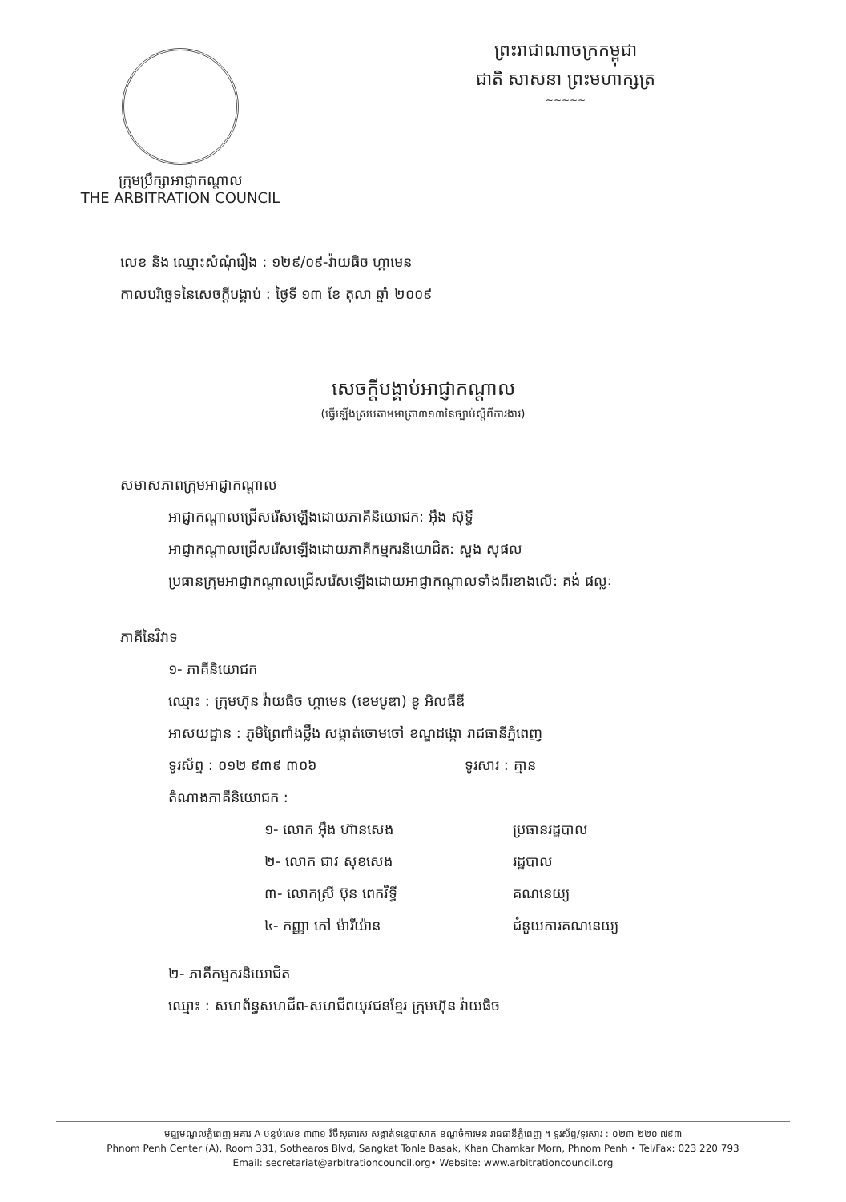ក្រុមប្រឹក្សាអាជ្ញាកណ្តាល
THE ARBITRATION COUNCIL
ព្រះរាជាណាចក្រកម្ពុជា
ជាតិ សាសនា ព្រះមហាក្សត្រ
~~~~~
លេខ និង ឈ្មោះសំណុំរឿង : ១២៩/០៩-វ៉ាយធិច ហ្គាមេន
កាលបរិច្ឆេទនៃសេចក្តីបង្គាប់ : ថ្ងៃទី ១៣ ខែ តុលា ឆ្នាំ ២០០៩
សេចក្តីបង្គាប់អាជ្ញាកណ្តាល
(ធ្វើឡើងស្របតាមមាត្រា៣១៣នៃច្បាប់ស្តីពីការងារ)
សមាសភាពក្រុមអាជ្ញាកណ្តាល
អាជ្ញាកណ្តាលជ្រើសរើសឡើងដោយភាគីនិយោជក: អ៊ឹង ស៊ុទ្ធី
អាជ្ញាកណ្តាលជ្រើសរើសឡើងដោយភាគីកម្មករនិយោជិត: សួង សុផល
ប្រធានក្រុមអាជ្ញាកណ្តាលជ្រើសរើសឡើងដោយអាជ្ញាកណ្តាលទាំងពីរខាងលើ: គង់ ផល្លៈ
ភាគីនៃវិវាទ
១- ភាគីនិយោជក
ឈ្មោះ : ក្រុមហ៊ុន វ៉ាយធិច ហ្គាមេន (ខេមបូឌា) ខូ អិលធីឌី
អាសយដ្ឋាន : ភូមិព្រៃពាំងថ្លឹង សង្កាត់ចោមចៅ ខណ្ឌដង្កោ រាជធានីភ្នំពេញ
ទូរស័ព្ទ : ០១២ ៩៣៩ ៣០៦ ទូរសារ : គ្មាន
តំណាងភាគីនិយោជក :
១- លោក អ៊ឹង ហ៊ានសេង ប្រធានរដ្ឋបាល
២- លោក ជាវ សុខសេង រដ្ឋបាល
៣- លោកស្រី ប៊ុន ពេកវិទ្ធី គណនេយ្យ
៤- កញ្ញា កៅ ម៉ារីយ៉ាន ជំនួយការគណនេយ្យ
២- ភាគីកម្មករនិយោជិត
ឈ្មោះ : សហព័ន្ធសហជីព-សហជីពយុវជនខ្មែរ ក្រុមហ៊ុន វ៉ាយធិច
មជ្ឈមណ្ឌលភ្នំពេញ អគារ A បន្ទប់លេខ ៣៣១ វិថីសុធារស សង្កាត់ទន្លេបាសាក់ ខណ្ឌចំការមន រាជធានីភ្នំពេញ ។ ទូរស័ព្ទ/ទូរសារ : ០២៣ ២២០ ៧៩៣
Phnom Penh Center (A), Room 331, Sothearos Blvd, Sangkat Tonle Basak, Khan Chamkar Morn, Phnom Penh • Tel/Fax: 023 220 793
Email: secretariat@arbitrationcouncil.org• Website: www.arbitrationcouncil.org